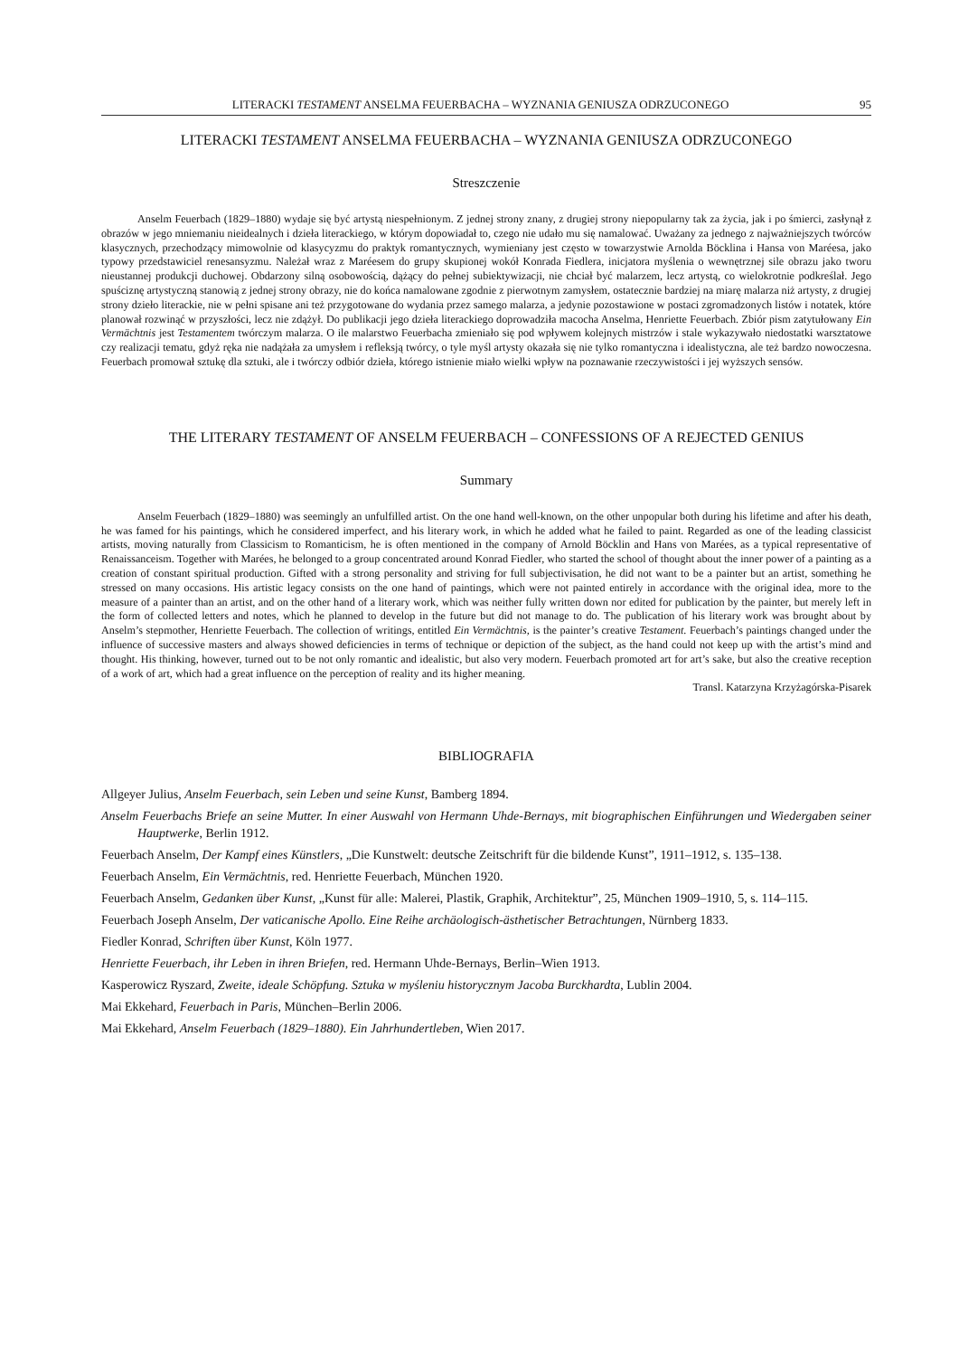LITERACKI TESTAMENT ANSELMA FEUERBACHA – WYZNANIA GENIUSZA ODRZUCONEGO 95
LITERACKI TESTAMENT ANSELMA FEUERBACHA – WYZNANIA GENIUSZA ODRZUCONEGO
Streszczenie
Anselm Feuerbach (1829–1880) wydaje się być artystą niespełnionym. Z jednej strony znany, z drugiej strony niepopularny tak za życia, jak i po śmierci, zasłynął z obrazów w jego mniemaniu nieidealnych i dzieła literackiego, w którym dopowiadał to, czego nie udało mu się namalować. Uważany za jednego z najważniejszych twórców klasycznych, przechodzący mimowolnie od klasycyzmu do praktyk romantycznych, wymieniany jest często w towarzystwie Arnolda Böcklina i Hansa von Maréesa, jako typowy przedstawiciel renesansyzmu. Należał wraz z Maréesem do grupy skupionej wokół Konrada Fiedlera, inicjatora myślenia o wewnętrznej sile obrazu jako tworu nieustannej produkcji duchowej. Obdarzony silną osobowością, dążący do pełnej subiektywizacji, nie chciał być malarzem, lecz artystą, co wielokrotnie podkreślał. Jego spuściznę artystyczną stanowią z jednej strony obrazy, nie do końca namalowane zgodnie z pierwotnym zamysłem, ostatecznie bardziej na miarę malarza niż artysty, z drugiej strony dzieło literackie, nie w pełni spisane ani też przygotowane do wydania przez samego malarza, a jedynie pozostawione w postaci zgromadzonych listów i notatek, które planował rozwinąć w przyszłości, lecz nie zdążył. Do publikacji jego dzieła literackiego doprowadziła macocha Anselma, Henriette Feuerbach. Zbiór pism zatytułowany Ein Vermächtnis jest Testamentem twórczym malarza. O ile malarstwo Feuerbacha zmieniało się pod wpływem kolejnych mistrzów i stale wykazywało niedostatki warsztatowe czy realizacji tematu, gdyż ręka nie nadążała za umysłem i refleksją twórcy, o tyle myśl artysty okazała się nie tylko romantyczna i idealistyczna, ale też bardzo nowoczesna. Feuerbach promował sztukę dla sztuki, ale i twórczy odbiór dzieła, którego istnienie miało wielki wpływ na poznawanie rzeczywistości i jej wyższych sensów.
THE LITERARY TESTAMENT OF ANSELM FEUERBACH – CONFESSIONS OF A REJECTED GENIUS
Summary
Anselm Feuerbach (1829–1880) was seemingly an unfulfilled artist. On the one hand well-known, on the other unpopular both during his lifetime and after his death, he was famed for his paintings, which he considered imperfect, and his literary work, in which he added what he failed to paint. Regarded as one of the leading classicist artists, moving naturally from Classicism to Romanticism, he is often mentioned in the company of Arnold Böcklin and Hans von Marées, as a typical representative of Renaissanceism. Together with Marées, he belonged to a group concentrated around Konrad Fiedler, who started the school of thought about the inner power of a painting as a creation of constant spiritual production. Gifted with a strong personality and striving for full subjectivisation, he did not want to be a painter but an artist, something he stressed on many occasions. His artistic legacy consists on the one hand of paintings, which were not painted entirely in accordance with the original idea, more to the measure of a painter than an artist, and on the other hand of a literary work, which was neither fully written down nor edited for publication by the painter, but merely left in the form of collected letters and notes, which he planned to develop in the future but did not manage to do. The publication of his literary work was brought about by Anselm’s stepmother, Henriette Feuerbach. The collection of writings, entitled Ein Vermächtnis, is the painter’s creative Testament. Feuerbach’s paintings changed under the influence of successive masters and always showed deficiencies in terms of technique or depiction of the subject, as the hand could not keep up with the artist’s mind and thought. His thinking, however, turned out to be not only romantic and idealistic, but also very modern. Feuerbach promoted art for art’s sake, but also the creative reception of a work of art, which had a great influence on the perception of reality and its higher meaning.
Transl. Katarzyna Krzyżagórska-Pisarek
BIBLIOGRAFIA
Allgeyer Julius, Anselm Feuerbach, sein Leben und seine Kunst, Bamberg 1894.
Anselm Feuerbachs Briefe an seine Mutter. In einer Auswahl von Hermann Uhde-Bernays, mit biographischen Einführungen und Wiedergaben seiner Hauptwerke, Berlin 1912.
Feuerbach Anselm, Der Kampf eines Künstlers, „Die Kunstwelt: deutsche Zeitschrift für die bildende Kunst”, 1911–1912, s. 135–138.
Feuerbach Anselm, Ein Vermächtnis, red. Henriette Feuerbach, München 1920.
Feuerbach Anselm, Gedanken über Kunst, „Kunst für alle: Malerei, Plastik, Graphik, Architektur”, 25, München 1909–1910, 5, s. 114–115.
Feuerbach Joseph Anselm, Der vaticanische Apollo. Eine Reihe archäologisch-ästhetischer Betrachtungen, Nürnberg 1833.
Fiedler Konrad, Schriften über Kunst, Köln 1977.
Henriette Feuerbach, ihr Leben in ihren Briefen, red. Hermann Uhde-Bernays, Berlin–Wien 1913.
Kasperowicz Ryszard, Zweite, ideale Schöpfung. Sztuka w myśleniu historycznym Jacoba Burckhardta, Lublin 2004.
Mai Ekkehard, Feuerbach in Paris, München–Berlin 2006.
Mai Ekkehard, Anselm Feuerbach (1829–1880). Ein Jahrhundertleben, Wien 2017.